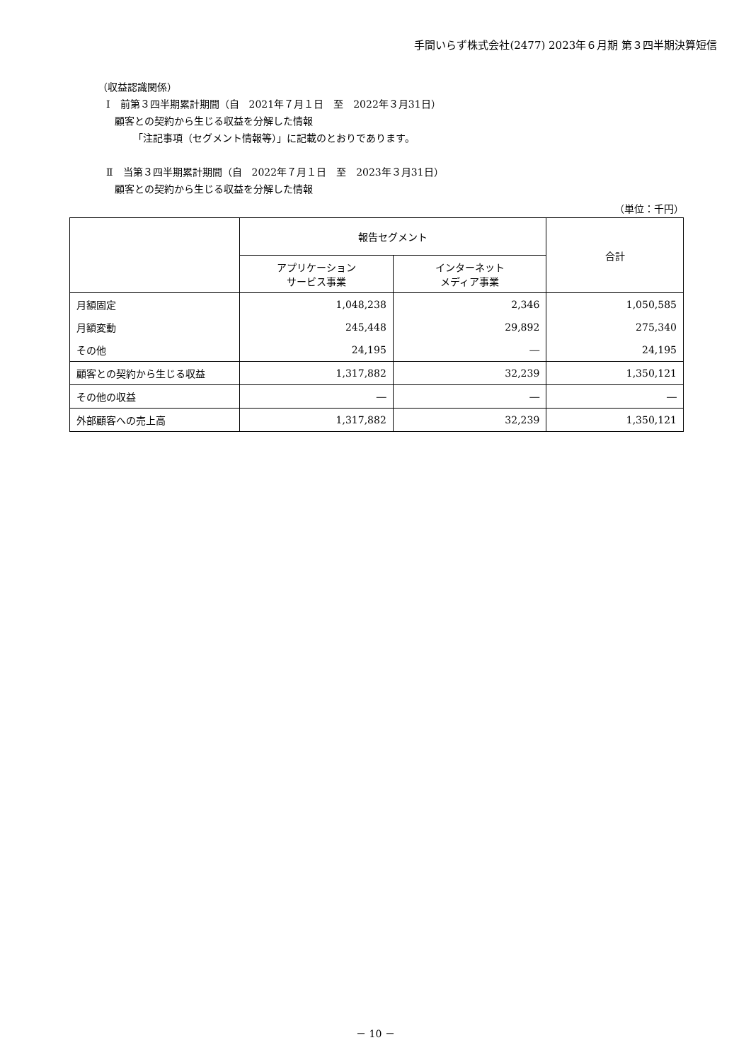手間いらず株式会社(2477) 2023年６月期 第３四半期決算短信
（収益認識関係）
Ⅰ　前第３四半期累計期間（自　2021年７月１日　至　2022年３月31日）
顧客との契約から生じる収益を分解した情報
「注記事項（セグメント情報等）」に記載のとおりであります。
Ⅱ　当第３四半期累計期間（自　2022年７月１日　至　2023年３月31日）
顧客との契約から生じる収益を分解した情報
（単位：千円）
| | 報告セグメント | | 合計 |
| --- | --- | --- | --- |
| | アプリケーション サービス事業 | インターネット メディア事業 | |
| 月額固定 | 1,048,238 | 2,346 | 1,050,585 |
| 月額変動 | 245,448 | 29,892 | 275,340 |
| その他 | 24,195 | ― | 24,195 |
| 顧客との契約から生じる収益 | 1,317,882 | 32,239 | 1,350,121 |
| その他の収益 | ― | ― | ― |
| 外部顧客への売上高 | 1,317,882 | 32,239 | 1,350,121 |
－ 10 －